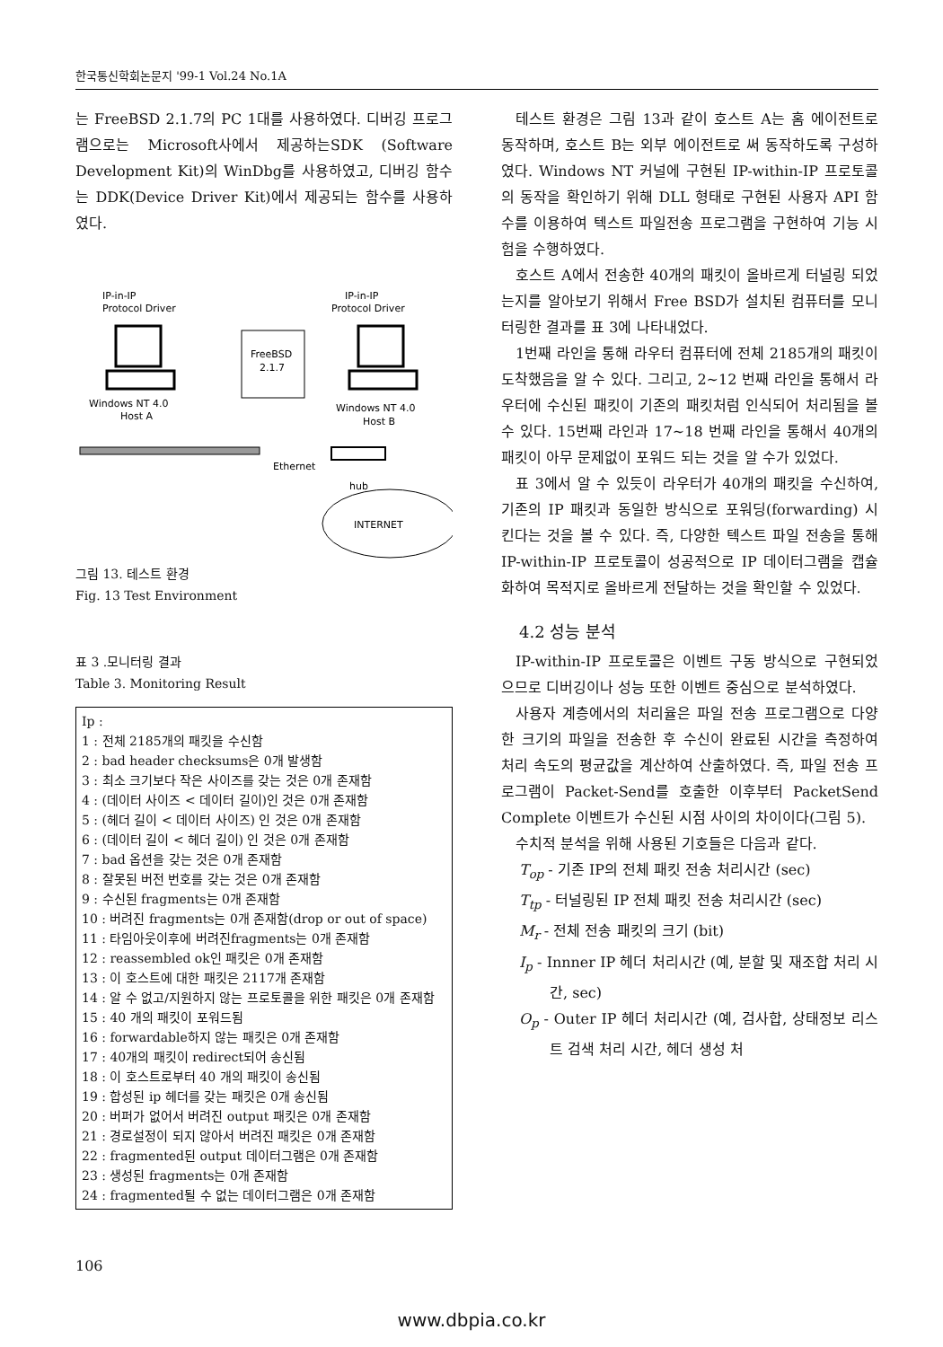한국통신학회논문지 '99-1 Vol.24 No.1A
는 FreeBSD 2.1.7의 PC 1대를 사용하였다. 디버깅 프로그램으로는 Microsoft사에서 제공하는SDK (Software Development Kit)의 WinDbg를 사용하였고, 디버깅 함수는 DDK(Device Driver Kit)에서 제공되는 함수를 사용하였다.
IP-in-IP
Protocol Driver
IP-in-IP
Protocol Driver
FreeBSD
2.1.7
Windows NT 4.0
Host A
Windows NT 4.0
Host B
Ethernet
hub
INTERNET
그림 13. 테스트 환경
Fig. 13 Test Environment
표 3 .모니터링 결과
Table 3. Monitoring Result
Ip :
1 : 전체 2185개의 패킷을 수신함
2 : bad header checksums은 0개 발생함
3 : 최소 크기보다 작은 사이즈를 갖는 것은 0개 존재함
4 : (데이터 사이즈 < 데이터 길이)인 것은 0개 존재함
5 : (헤더 길이 < 데이터 사이즈) 인 것은 0개 존재함
6 : (데이터 길이 < 헤더 길이) 인 것은 0개 존재함
7 : bad 옵션을 갖는 것은 0개 존재함
8 : 잘못된 버전 번호를 갖는 것은 0개 존재함
9 : 수신된 fragments는 0개 존재함
10 : 버려진 fragments는 0개 존재함(drop or out of space)
11 : 타임아웃이후에 버려진fragments는 0개 존재함
12 : reassembled ok인 패킷은 0개 존재함
13 : 이 호스트에 대한 패킷은 2117개 존재함
14 : 알 수 없고/지원하지 않는 프로토콜을 위한 패킷은 0개 존재함
15 : 40 개의 패킷이 포워드됨
16 : forwardable하지 않는 패킷은 0개 존재함
17 : 40개의 패킷이 redirect되어 송신됨
18 : 이 호스트로부터 40 개의 패킷이 송신됨
19 : 합성된 ip 헤더를 갖는 패킷은 0개 송신됨
20 : 버퍼가 없어서 버려진 output 패킷은 0개 존재함
21 : 경로설정이 되지 않아서 버려진 패킷은 0개 존재함
22 : fragmented된 output 데이터그램은 0개 존재함
23 : 생성된 fragments는 0개 존재함
24 : fragmented될 수 없는 데이터그램은 0개 존재함
테스트 환경은 그림 13과 같이 호스트 A는 홈 에이전트로 동작하며, 호스트 B는 외부 에이전트로 써 동작하도록 구성하였다. Windows NT 커널에 구현된 IP-within-IP 프로토콜의 동작을 확인하기 위해 DLL 형태로 구현된 사용자 API 함수를 이용하여 텍스트 파일전송 프로그램을 구현하여 기능 시험을 수행하였다.
호스트 A에서 전송한 40개의 패킷이 올바르게 터널링 되었는지를 알아보기 위해서 Free BSD가 설치된 컴퓨터를 모니터링한 결과를 표 3에 나타내었다.
1번째 라인을 통해 라우터 컴퓨터에 전체 2185개의 패킷이 도착했음을 알 수 있다. 그리고, 2~12 번째 라인을 통해서 라우터에 수신된 패킷이 기존의 패킷처럼 인식되어 처리됨을 볼 수 있다. 15번째 라인과 17~18 번째 라인을 통해서 40개의 패킷이 아무 문제없이 포워드 되는 것을 알 수가 있었다.
표 3에서 알 수 있듯이 라우터가 40개의 패킷을 수신하여, 기존의 IP 패킷과 동일한 방식으로 포워딩(forwarding) 시킨다는 것을 볼 수 있다. 즉, 다양한 텍스트 파일 전송을 통해 IP-within-IP 프로토콜이 성공적으로 IP 데이터그램을 캡슐화하여 목적지로 올바르게 전달하는 것을 확인할 수 있었다.
4.2 성능 분석
IP-within-IP 프로토콜은 이벤트 구동 방식으로 구현되었으므로 디버깅이나 성능 또한 이벤트 중심으로 분석하였다.
사용자 계층에서의 처리율은 파일 전송 프로그램으로 다양한 크기의 파일을 전송한 후 수신이 완료된 시간을 측정하여 처리 속도의 평균값을 계산하여 산출하였다. 즉, 파일 전송 프로그램이 Packet-Send를 호출한 이후부터 PacketSend Complete 이벤트가 수신된 시점 사이의 차이이다(그림 5).
수치적 분석을 위해 사용된 기호들은 다음과 같다.
T<sub>op</sub> - 기존 IP의 전체 패킷 전송 처리시간 (sec)
T<sub>tp</sub> - 터널링된 IP 전체 패킷 전송 처리시간 (sec)
M<sub>r</sub> - 전체 전송 패킷의 크기 (bit)
I<sub>p</sub> - Innner IP 헤더 처리시간 (예, 분할 및 재조합 처리 시간, sec)
O<sub>p</sub> - Outer IP 헤더 처리시간 (예, 검사합, 상태정보 리스트 검색 처리 시간, 헤더 생성 처
106
www.dbpia.co.kr